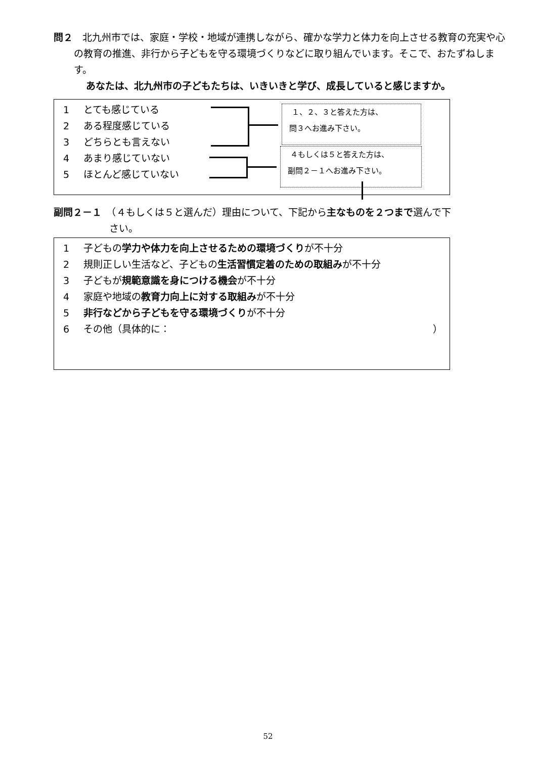問２　北九州市では、家庭・学校・地域が連携しながら、確かな学力と体力を向上させる教育の充実や心の教育の推進、非行から子どもを守る環境づくりなどに取り組んでいます。そこで、おたずねします。
あなたは、北九州市の子どもたちは、いきいきと学び、成長していると感じますか。
1 とても感じている
2 ある程度感じている
3 どちらとも言えない
4 あまり感じていない
5 ほとんど感じていない
１、２、３と答えた方は、
問３へお進み下さい。
４もしくは５と答えた方は、
副問２－１へお進み下さい。
副問２－１　（４もしくは５と選んだ）理由について、下記から主なものを２つまで選んで下
さい。
1 子どもの学力や体力を向上させるための環境づくりが不十分
2 規則正しい生活など、子どもの生活習慣定着のための取組みが不十分
3 子どもが規範意識を身につける機会が不十分
4 家庭や地域の教育力向上に対する取組みが不十分
5 非行などから子どもを守る環境づくりが不十分
6 その他（具体的に： ）
52